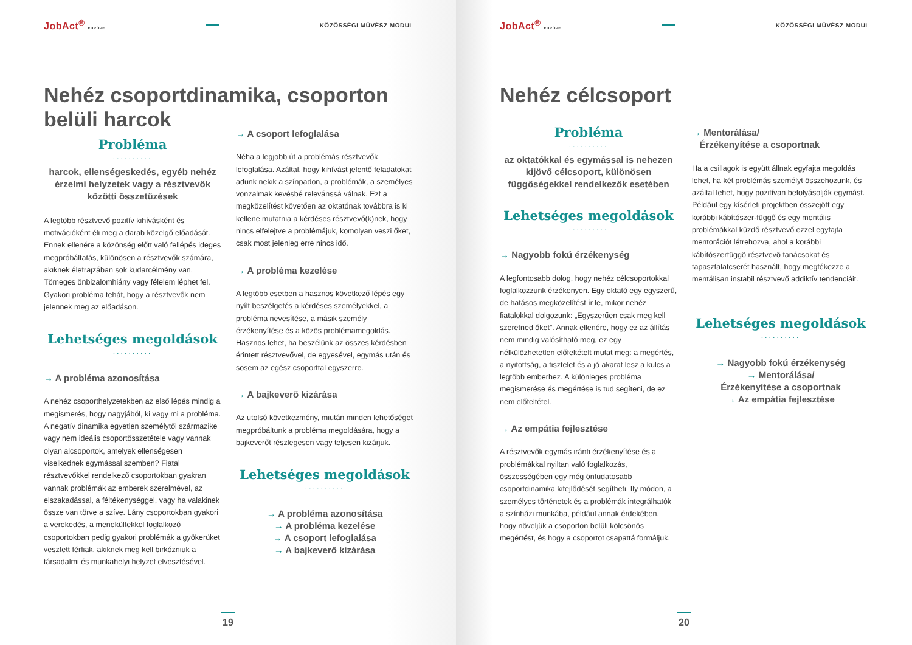JobAct<sup>®</sup> EUROPE KÖZÖSSÉGI MŰVÉSZ MODUL
Nehéz csoportdinamika, csoporton belüli harcok
Probléma
..........
harcok, ellenségeskedés, egyéb nehéz érzelmi helyzetek vagy a résztvevők közötti összetűzések
A legtöbb résztvevő pozitív kihívásként és motivációként éli meg a darab közelgő előadását. Ennek ellenére a közönség előtt való fellépés ideges megpróbáltatás, különösen a résztvevők számára, akiknek életrajzában sok kudarcélmény van. Tömeges önbizalomhiány vagy félelem léphet fel. Gyakori probléma tehát, hogy a résztvevők nem jelennek meg az előadáson.
Lehetséges megoldások
..........
→ A probléma azonosítása
A nehéz csoporthelyzetekben az első lépés mindig a megismerés, hogy nagyjából, ki vagy mi a probléma. A negatív dinamika egyetlen személytől származike vagy nem ideális csoportösszetétele vagy vannak olyan alcsoportok, amelyek ellenségesen viselkednek egymással szemben? Fiatal résztvevőkkel rendelkező csoportokban gyakran vannak problémák az emberek szerelmével, az elszakadással, a féltékenységgel, vagy ha valakinek össze van törve a szíve. Lány csoportokban gyakori a verekedés, a menekültekkel foglalkozó csoportokban pedig gyakori problémák a gyökerüket vesztett férfiak, akiknek meg kell birkózniuk a társadalmi és munkahelyi helyzet elvesztésével.
→ A csoport lefoglalása
Néha a legjobb út a problémás résztvevők lefoglalása. Azáltal, hogy kihívást jelentő feladatokat adunk nekik a színpadon, a problémák, a személyes vonzalmak kevésbé relevánssá válnak. Ezt a megközelítést követően az oktatónak továbbra is ki kellene mutatnia a kérdéses résztvevő(k)nek, hogy nincs elfelejtve a problémájuk, komolyan veszi őket, csak most jelenleg erre nincs idő.
→ A probléma kezelése
A legtöbb esetben a hasznos következő lépés egy nyílt beszélgetés a kérdéses személyekkel, a probléma nevesítése, a másik személy érzékenyítése és a közös problémamegoldás. Hasznos lehet, ha beszélünk az összes kérdésben érintett résztvevővel, de egyesével, egymás után és sosem az egész csoporttal egyszerre.
→ A bajkeverő kizárása
Az utolsó következmény, miután minden lehetőséget megpróbáltunk a probléma megoldására, hogy a bajkeverőt részlegesen vagy teljesen kizárjuk.
Lehetséges megoldások
..........
→ A probléma azonosítása
→ A probléma kezelése
→ A csoport lefoglalása
→ A bajkeverő kizárása
19
JobAct<sup>®</sup> EUROPE KÖZÖSSÉGI MŰVÉSZ MODUL
Nehéz célcsoport
Probléma
..........
az oktatókkal és egymással is nehezen kijövő célcsoport, különösen függőségekkel rendelkezők esetében
Lehetséges megoldások
..........
→ Nagyobb fokú érzékenység
A legfontosabb dolog, hogy nehéz célcsoportokkal foglalkozzunk érzékenyen. Egy oktató egy egyszerű, de hatásos megközelítést ír le, mikor nehéz fiatalokkal dolgozunk: „Egyszerűen csak meg kell szeretned őket”. Annak ellenére, hogy ez az állítás nem mindig valósítható meg, ez egy nélkülözhetetlen előfeltételt mutat meg: a megértés, a nyitottság, a tisztelet és a jó akarat lesz a kulcs a legtöbb emberhez. A különleges probléma megismerése és megértése is tud segíteni, de ez nem előfeltétel.
→ Az empátia fejlesztése
A résztvevők egymás iránti érzékenyítése és a problémákkal nyiltan való foglalkozás, összességében egy még öntudatosabb csoportdinamika kifejlődését segítheti. Ily módon, a személyes történetek és a problémák integrálhatók a színházi munkába, például annak érdekében, hogy növeljük a csoporton belüli kölcsönös megértést, és hogy a csoportot csapattá formáljuk.
→ Mentorálása/
Érzékenyítése a csoportnak
Ha a csillagok is együtt állnak egyfajta megoldás lehet, ha két problémás személyt összehozunk, és azáltal lehet, hogy pozitívan befolyásolják egymást. Például egy kísérleti projektben összejött egy korábbi kábítószer-függő és egy mentális problémákkal küzdő résztvevő ezzel egyfajta mentorációt létrehozva, ahol a korábbi kábítószerfüggõ résztvevõ tanácsokat és tapasztalatcserét használt, hogy megfékezze a mentálisan instabil résztvevő addiktív tendenciáit.
Lehetséges megoldások
..........
→ Nagyobb fokú érzékenység
→ Mentorálása/
Érzékenyítése a csoportnak
→ Az empátia fejlesztése
20